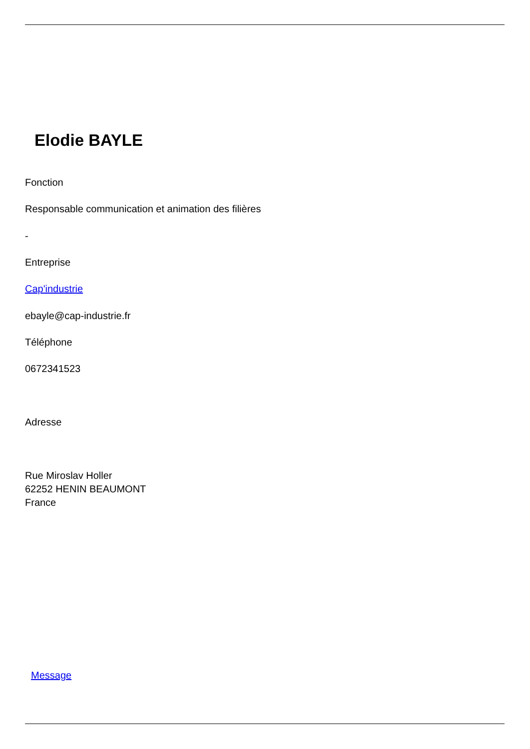Elodie BAYLE
Fonction
Responsable communication et animation des filières
-
Entreprise
Cap'industrie
ebayle@cap-industrie.fr
Téléphone
0672341523
Adresse
Rue Miroslav Holler
62252 HENIN BEAUMONT
France
Message